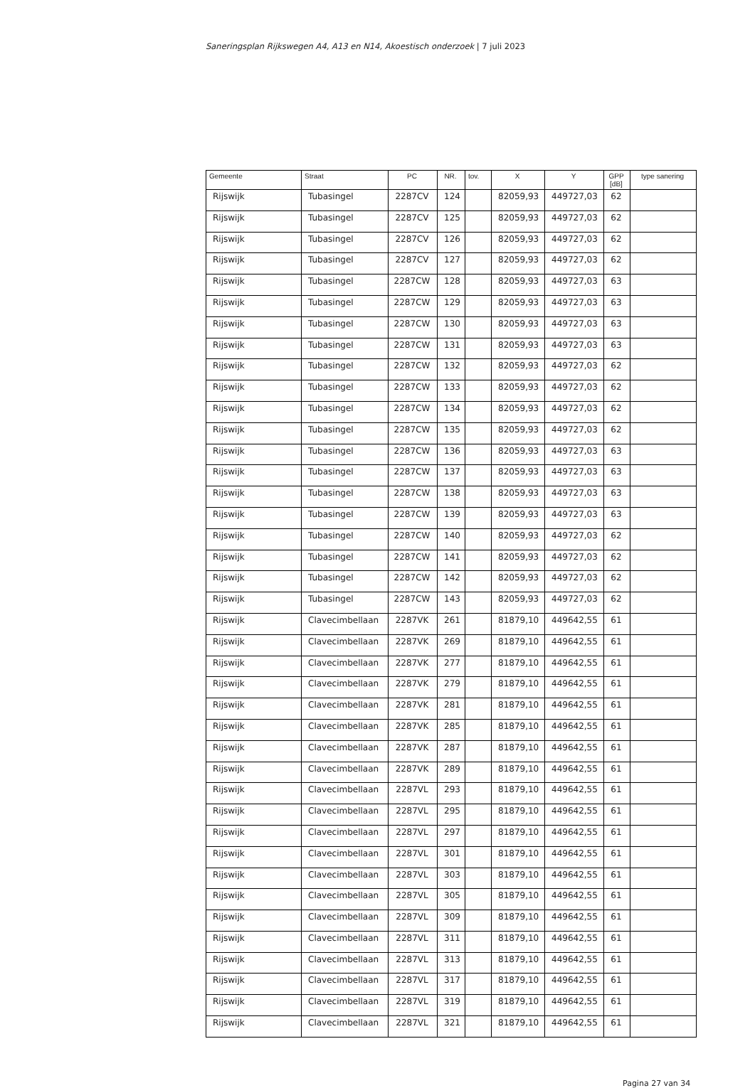Saneringsplan Rijkswegen A4, A13 en N14, Akoestisch onderzoek | 7 juli 2023
| Gemeente | Straat | PC | NR. | tov. | X | Y | GPP [dB] | type sanering |
| --- | --- | --- | --- | --- | --- | --- | --- | --- |
| Rijswijk | Tubasingel | 2287CV | 124 | | 82059,93 | 449727,03 | 62 | |
| Rijswijk | Tubasingel | 2287CV | 125 | | 82059,93 | 449727,03 | 62 | |
| Rijswijk | Tubasingel | 2287CV | 126 | | 82059,93 | 449727,03 | 62 | |
| Rijswijk | Tubasingel | 2287CV | 127 | | 82059,93 | 449727,03 | 62 | |
| Rijswijk | Tubasingel | 2287CW | 128 | | 82059,93 | 449727,03 | 63 | |
| Rijswijk | Tubasingel | 2287CW | 129 | | 82059,93 | 449727,03 | 63 | |
| Rijswijk | Tubasingel | 2287CW | 130 | | 82059,93 | 449727,03 | 63 | |
| Rijswijk | Tubasingel | 2287CW | 131 | | 82059,93 | 449727,03 | 63 | |
| Rijswijk | Tubasingel | 2287CW | 132 | | 82059,93 | 449727,03 | 62 | |
| Rijswijk | Tubasingel | 2287CW | 133 | | 82059,93 | 449727,03 | 62 | |
| Rijswijk | Tubasingel | 2287CW | 134 | | 82059,93 | 449727,03 | 62 | |
| Rijswijk | Tubasingel | 2287CW | 135 | | 82059,93 | 449727,03 | 62 | |
| Rijswijk | Tubasingel | 2287CW | 136 | | 82059,93 | 449727,03 | 63 | |
| Rijswijk | Tubasingel | 2287CW | 137 | | 82059,93 | 449727,03 | 63 | |
| Rijswijk | Tubasingel | 2287CW | 138 | | 82059,93 | 449727,03 | 63 | |
| Rijswijk | Tubasingel | 2287CW | 139 | | 82059,93 | 449727,03 | 63 | |
| Rijswijk | Tubasingel | 2287CW | 140 | | 82059,93 | 449727,03 | 62 | |
| Rijswijk | Tubasingel | 2287CW | 141 | | 82059,93 | 449727,03 | 62 | |
| Rijswijk | Tubasingel | 2287CW | 142 | | 82059,93 | 449727,03 | 62 | |
| Rijswijk | Tubasingel | 2287CW | 143 | | 82059,93 | 449727,03 | 62 | |
| Rijswijk | Clavecimbellaan | 2287VK | 261 | | 81879,10 | 449642,55 | 61 | |
| Rijswijk | Clavecimbellaan | 2287VK | 269 | | 81879,10 | 449642,55 | 61 | |
| Rijswijk | Clavecimbellaan | 2287VK | 277 | | 81879,10 | 449642,55 | 61 | |
| Rijswijk | Clavecimbellaan | 2287VK | 279 | | 81879,10 | 449642,55 | 61 | |
| Rijswijk | Clavecimbellaan | 2287VK | 281 | | 81879,10 | 449642,55 | 61 | |
| Rijswijk | Clavecimbellaan | 2287VK | 285 | | 81879,10 | 449642,55 | 61 | |
| Rijswijk | Clavecimbellaan | 2287VK | 287 | | 81879,10 | 449642,55 | 61 | |
| Rijswijk | Clavecimbellaan | 2287VK | 289 | | 81879,10 | 449642,55 | 61 | |
| Rijswijk | Clavecimbellaan | 2287VL | 293 | | 81879,10 | 449642,55 | 61 | |
| Rijswijk | Clavecimbellaan | 2287VL | 295 | | 81879,10 | 449642,55 | 61 | |
| Rijswijk | Clavecimbellaan | 2287VL | 297 | | 81879,10 | 449642,55 | 61 | |
| Rijswijk | Clavecimbellaan | 2287VL | 301 | | 81879,10 | 449642,55 | 61 | |
| Rijswijk | Clavecimbellaan | 2287VL | 303 | | 81879,10 | 449642,55 | 61 | |
| Rijswijk | Clavecimbellaan | 2287VL | 305 | | 81879,10 | 449642,55 | 61 | |
| Rijswijk | Clavecimbellaan | 2287VL | 309 | | 81879,10 | 449642,55 | 61 | |
| Rijswijk | Clavecimbellaan | 2287VL | 311 | | 81879,10 | 449642,55 | 61 | |
| Rijswijk | Clavecimbellaan | 2287VL | 313 | | 81879,10 | 449642,55 | 61 | |
| Rijswijk | Clavecimbellaan | 2287VL | 317 | | 81879,10 | 449642,55 | 61 | |
| Rijswijk | Clavecimbellaan | 2287VL | 319 | | 81879,10 | 449642,55 | 61 | |
| Rijswijk | Clavecimbellaan | 2287VL | 321 | | 81879,10 | 449642,55 | 61 | |
Pagina 27 van 34